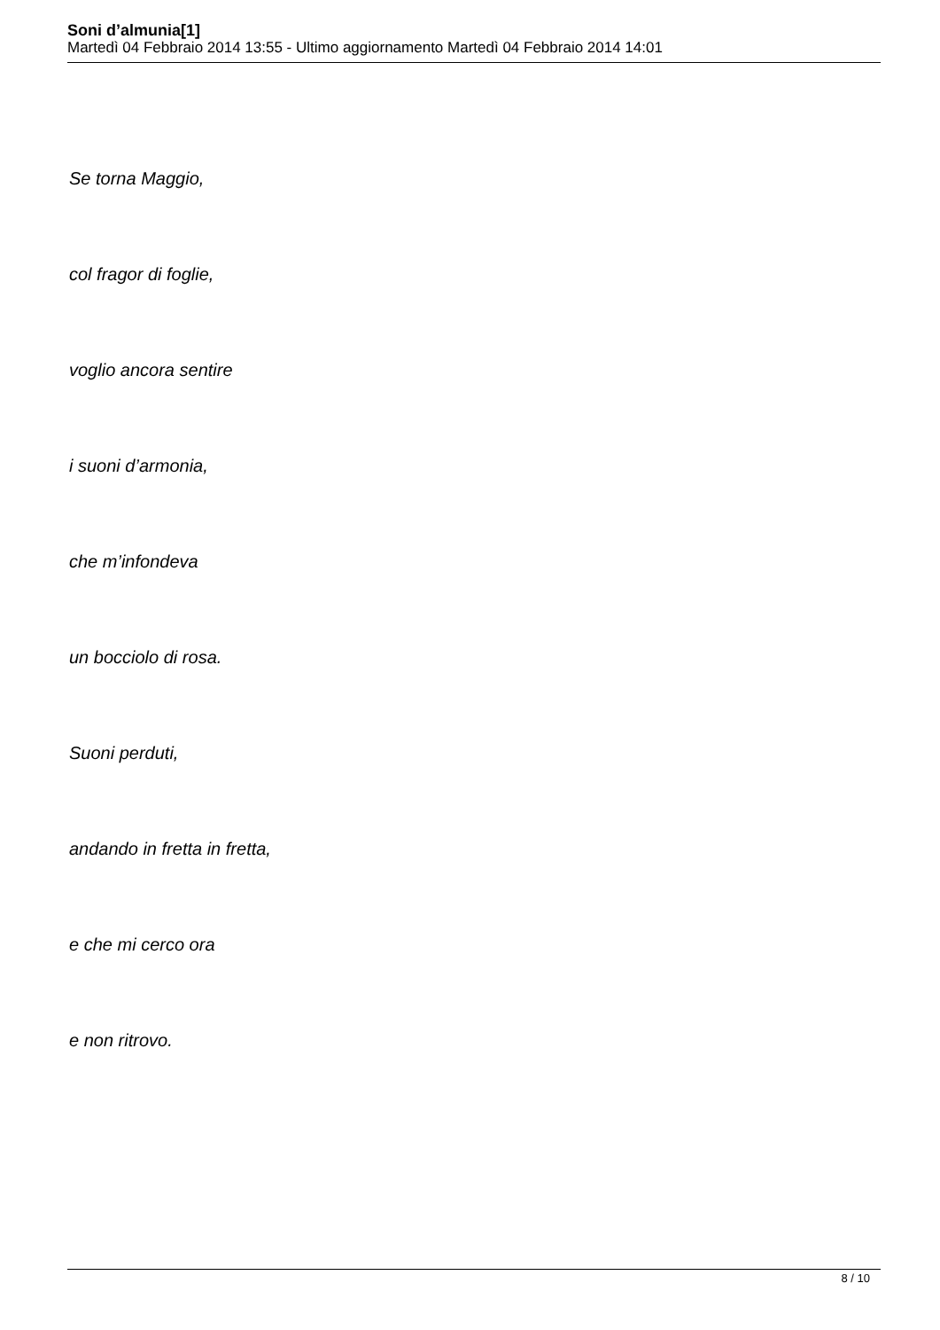Soni d’almunia[1]
Martedì 04 Febbraio 2014 13:55 - Ultimo aggiornamento Martedì 04 Febbraio 2014 14:01
Se torna Maggio,
col fragor di foglie,
voglio ancora sentire
i suoni d’armonia,
che m’infondeva
un bocciolo di rosa.
Suoni perduti,
andando in fretta in fretta,
e che mi cerco ora
e non ritrovo.
8 / 10